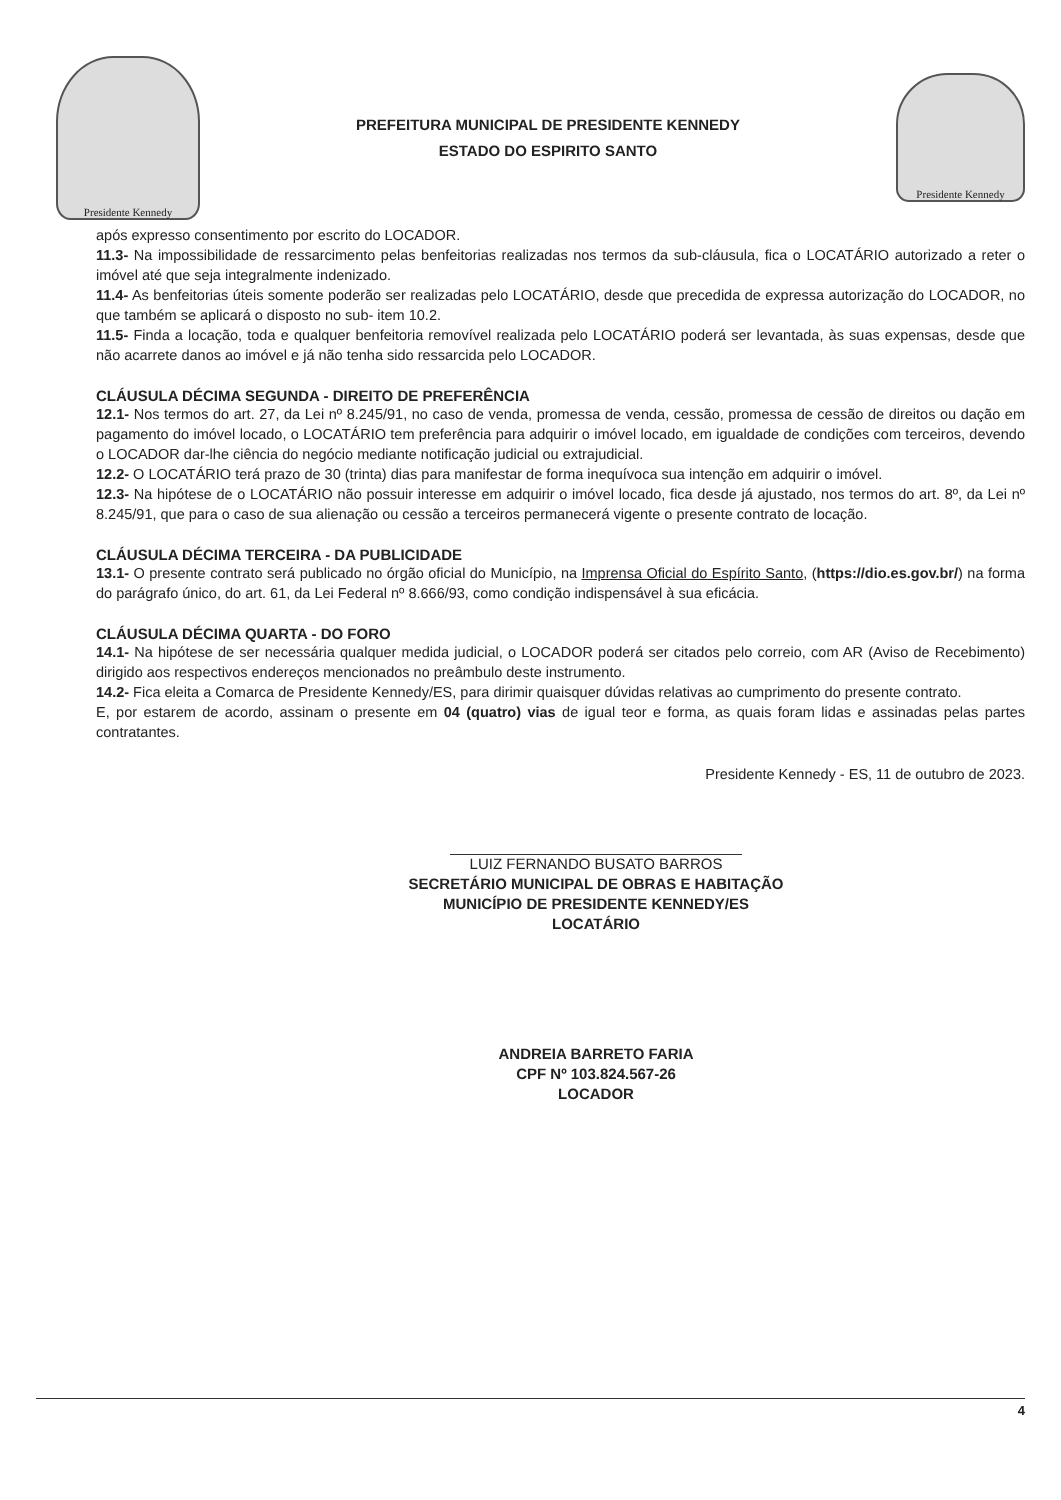Presidente Kennedy
PREFEITURA MUNICIPAL DE PRESIDENTE KENNEDY
ESTADO DO ESPIRITO SANTO
Presidente Kennedy
após expresso consentimento por escrito do LOCADOR.
11.3- Na impossibilidade de ressarcimento pelas benfeitorias realizadas nos termos da sub-cláusula, fica o LOCATÁRIO autorizado a reter o imóvel até que seja integralmente indenizado.
11.4- As benfeitorias úteis somente poderão ser realizadas pelo LOCATÁRIO, desde que precedida de expressa autorização do LOCADOR, no que também se aplicará o disposto no sub- item 10.2.
11.5- Finda a locação, toda e qualquer benfeitoria removível realizada pelo LOCATÁRIO poderá ser levantada, às suas expensas, desde que não acarrete danos ao imóvel e já não tenha sido ressarcida pelo LOCADOR.
CLÁUSULA DÉCIMA SEGUNDA - DIREITO DE PREFERÊNCIA
12.1- Nos termos do art. 27, da Lei nº 8.245/91, no caso de venda, promessa de venda, cessão, promessa de cessão de direitos ou dação em pagamento do imóvel locado, o LOCATÁRIO tem preferência para adquirir o imóvel locado, em igualdade de condições com terceiros, devendo o LOCADOR dar-lhe ciência do negócio mediante notificação judicial ou extrajudicial.
12.2- O LOCATÁRIO terá prazo de 30 (trinta) dias para manifestar de forma inequívoca sua intenção em adquirir o imóvel.
12.3- Na hipótese de o LOCATÁRIO não possuir interesse em adquirir o imóvel locado, fica desde já ajustado, nos termos do art. 8º, da Lei nº 8.245/91, que para o caso de sua alienação ou cessão a terceiros permanecerá vigente o presente contrato de locação.
CLÁUSULA DÉCIMA TERCEIRA - DA PUBLICIDADE
13.1- O presente contrato será publicado no órgão oficial do Município, na Imprensa Oficial do Espírito Santo, (https://dio.es.gov.br/) na forma do parágrafo único, do art. 61, da Lei Federal nº 8.666/93, como condição indispensável à sua eficácia.
CLÁUSULA DÉCIMA QUARTA - DO FORO
14.1- Na hipótese de ser necessária qualquer medida judicial, o LOCADOR poderá ser citados pelo correio, com AR (Aviso de Recebimento) dirigido aos respectivos endereços mencionados no preâmbulo deste instrumento.
14.2- Fica eleita a Comarca de Presidente Kennedy/ES, para dirimir quaisquer dúvidas relativas ao cumprimento do presente contrato.
E, por estarem de acordo, assinam o presente em 04 (quatro) vias de igual teor e forma, as quais foram lidas e assinadas pelas partes contratantes.
Presidente Kennedy - ES, 11 de outubro de 2023.
LUIZ FERNANDO BUSATO BARROS
SECRETÁRIO MUNICIPAL DE OBRAS E HABITAÇÃO
MUNICÍPIO DE PRESIDENTE KENNEDY/ES
LOCATÁRIO
ANDREIA BARRETO FARIA
CPF Nº 103.824.567-26
LOCADOR
4